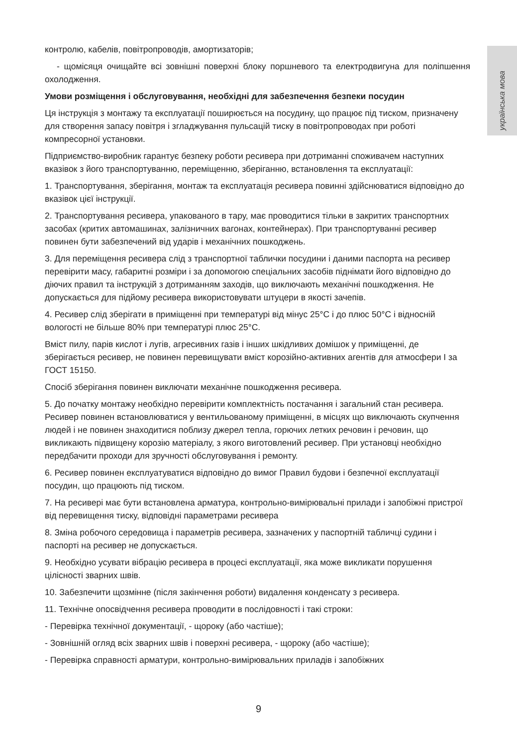українська мова
контролю, кабелів, повітропроводів, амортизаторів;
- щомісяця очищайте всі зовнішні поверхні блоку поршневого та електродвигуна для поліпшення охолодження.
Умови розміщення і обслуговування, необхідні для забезпечення безпеки посудин
Ця інструкція з монтажу та експлуатації поширюється на посудину, що працює під тиском, призначену для створення запасу повітря і згладжування пульсацій тиску в повітропроводах при роботі компресорної установки.
Підприємство-виробник гарантує безпеку роботи ресивера при дотриманні споживачем наступних вказівок з його транспортуванню, переміщенню, зберіганню, встановлення та експлуатації:
1. Транспортування, зберігання, монтаж та експлуатація ресивера повинні здійснюватися відповідно до вказівок цієї інструкції.
2. Транспортування ресивера, упакованого в тару, має проводитися тільки в закритих транспортних засобах (критих автомашинах, залізничних вагонах, контейнерах). При транспортуванні ресивер повинен бути забезпечений від ударів і механічних пошкоджень.
3. Для переміщення ресивера слід з транспортної таблички посудини і даними паспорта на ресивер перевірити масу, габаритні розміри і за допомогою спеціальних засобів піднімати його відповідно до діючих правил та інструкцій з дотриманням заходів, що виключають механічні пошкодження. Не допускається для підйому ресивера використовувати штуцери в якості зачепів.
4. Ресивер слід зберігати в приміщенні при температурі від мінус 25°С і до плюс 50°С і відносній вологості не більше 80% при температурі плюс 25°С.
Вміст пилу, парів кислот і лугів, агресивних газів і інших шкідливих домішок у приміщенні, де зберігається ресивер, не повинен перевищувати вміст корозійно-активних агентів для атмосфери І за ГОСТ 15150.
Спосіб зберігання повинен виключати механічне пошкодження ресивера.
5. До початку монтажу необхідно перевірити комплектність постачання і загальний стан ресивера. Ресивер повинен встановлюватися у вентильованому приміщенні, в місцях що виключають скупчення людей і не повинен знаходитися поблизу джерел тепла, горючих летких речовин і речовин, що викликають підвищену корозію матеріалу, з якого виготовлений ресивер. При установці необхідно передбачити проходи для зручності обслуговування і ремонту.
6. Ресивер повинен експлуатуватися відповідно до вимог Правил будови і безпечної експлуатації посудин, що працюють під тиском.
7. На ресивері має бути встановлена арматура, контрольно-вимірювальні прилади і запобіжні пристрої від перевищення тиску, відповідні параметрами ресивера
8. Зміна робочого середовища і параметрів ресивера, зазначених у паспортній табличці судини і паспорті на ресивер не допускається.
9. Необхідно усувати вібрацію ресивера в процесі експлуатації, яка може викликати порушення цілісності зварних швів.
10. Забезпечити щозмінне (після закінчення роботи) видалення конденсату з ресивера.
11. Технічне опосвідчення ресивера проводити в послідовності і такі строки:
- Перевірка технічної документації, - щороку (або частіше);
- Зовнішній огляд всіх зварних швів і поверхні ресивера, - щороку (або частіше);
- Перевірка справності арматури, контрольно-вимірювальних приладів і запобіжних
9